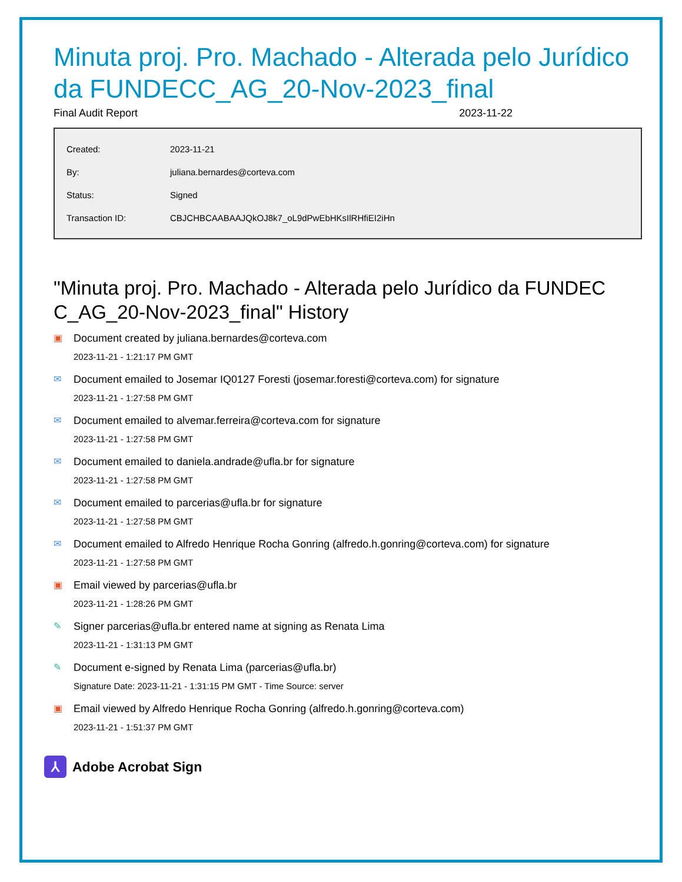Minuta proj. Pro. Machado - Alterada pelo Jurídico da FUNDECC_AG_20-Nov-2023_final
Final Audit Report 2023-11-22
| Created: | 2023-11-21 |
| By: | juliana.bernardes@corteva.com |
| Status: | Signed |
| Transaction ID: | CBJCHBCAABAAJQkOJ8k7_oL9dPwEbHKsIlRHfiEI2iHn |
"Minuta proj. Pro. Machado - Alterada pelo Jurídico da FUNDEC C_AG_20-Nov-2023_final" History
▣ Document created by juliana.bernardes@corteva.com
2023-11-21 - 1:21:17 PM GMT
✉ Document emailed to Josemar IQ0127 Foresti (josemar.foresti@corteva.com) for signature
2023-11-21 - 1:27:58 PM GMT
✉ Document emailed to alvemar.ferreira@corteva.com for signature
2023-11-21 - 1:27:58 PM GMT
✉ Document emailed to daniela.andrade@ufla.br for signature
2023-11-21 - 1:27:58 PM GMT
✉ Document emailed to parcerias@ufla.br for signature
2023-11-21 - 1:27:58 PM GMT
✉ Document emailed to Alfredo Henrique Rocha Gonring (alfredo.h.gonring@corteva.com) for signature
2023-11-21 - 1:27:58 PM GMT
▣ Email viewed by parcerias@ufla.br
2023-11-21 - 1:28:26 PM GMT
✎ Signer parcerias@ufla.br entered name at signing as Renata Lima
2023-11-21 - 1:31:13 PM GMT
✎ Document e-signed by Renata Lima (parcerias@ufla.br)
Signature Date: 2023-11-21 - 1:31:15 PM GMT - Time Source: server
▣ Email viewed by Alfredo Henrique Rocha Gonring (alfredo.h.gonring@corteva.com)
2023-11-21 - 1:51:37 PM GMT
⅄
Adobe Acrobat Sign